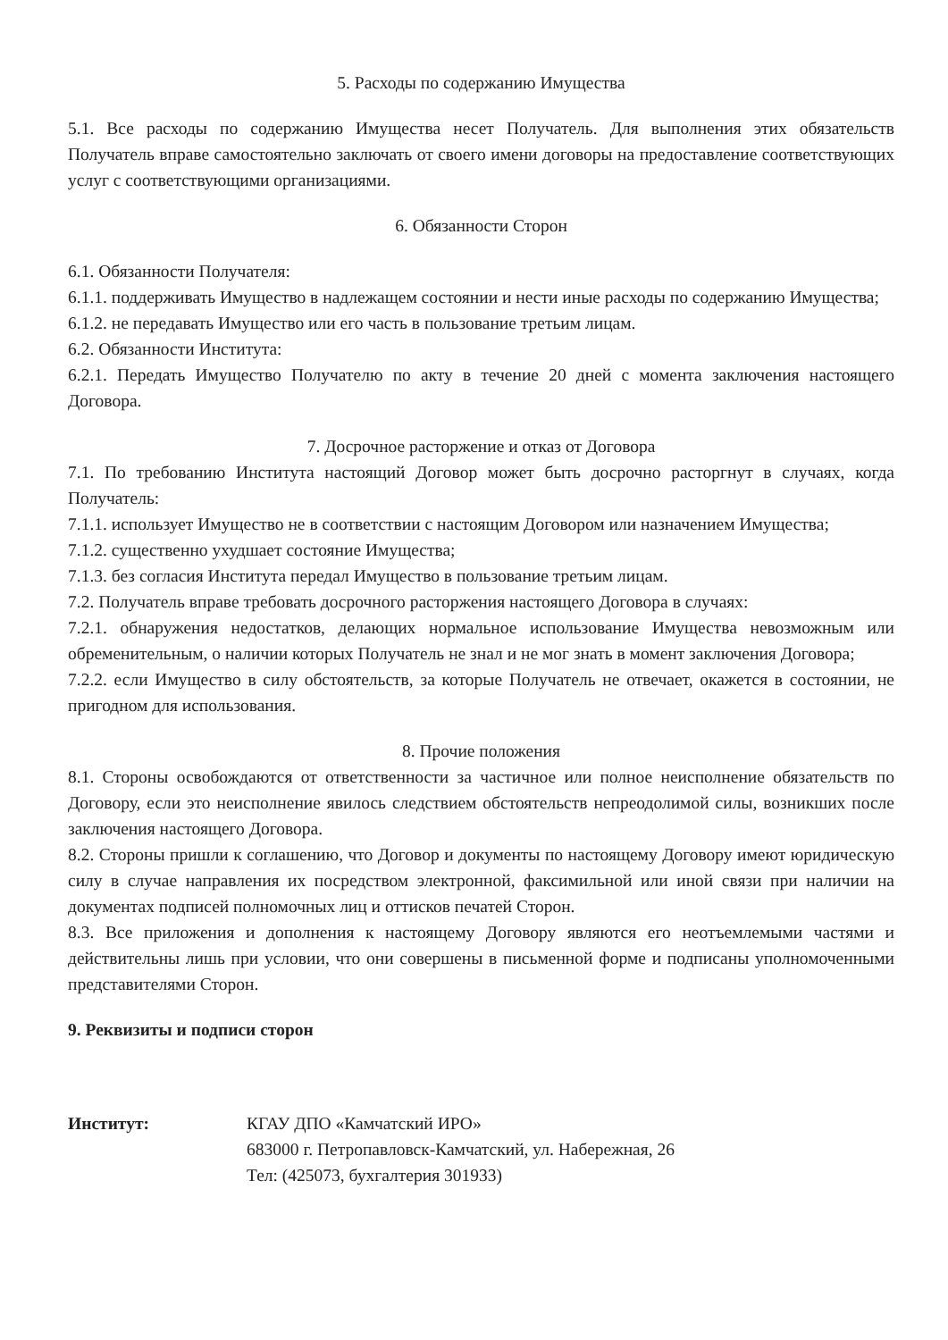5. Расходы по содержанию Имущества
5.1. Все расходы по содержанию Имущества несет Получатель. Для выполнения этих обязательств Получатель вправе самостоятельно заключать от своего имени договоры на предоставление соответствующих услуг с соответствующими организациями.
6. Обязанности Сторон
6.1. Обязанности Получателя:
6.1.1. поддерживать Имущество в надлежащем состоянии и нести иные расходы по содержанию Имущества;
6.1.2. не передавать Имущество или его часть в пользование третьим лицам.
6.2. Обязанности Института:
6.2.1. Передать Имущество Получателю по акту в течение 20 дней с момента заключения настоящего Договора.
7. Досрочное расторжение и отказ от Договора
7.1. По требованию Института настоящий Договор может быть досрочно расторгнут в случаях, когда Получатель:
7.1.1. использует Имущество не в соответствии с настоящим Договором или назначением Имущества;
7.1.2. существенно ухудшает состояние Имущества;
7.1.3. без согласия Института передал Имущество в пользование третьим лицам.
7.2. Получатель вправе требовать досрочного расторжения настоящего Договора в случаях:
7.2.1. обнаружения недостатков, делающих нормальное использование Имущества невозможным или обременительным, о наличии которых Получатель не знал и не мог знать в момент заключения Договора;
7.2.2. если Имущество в силу обстоятельств, за которые Получатель не отвечает, окажется в состоянии, не пригодном для использования.
8. Прочие положения
8.1. Стороны освобождаются от ответственности за частичное или полное неисполнение обязательств по Договору, если это неисполнение явилось следствием обстоятельств непреодолимой силы, возникших после заключения настоящего Договора.
8.2. Стороны пришли к соглашению, что Договор и документы по настоящему Договору имеют юридическую силу в случае направления их посредством электронной, факсимильной или иной связи при наличии на документах подписей полномочных лиц и оттисков печатей Сторон.
8.3. Все приложения и дополнения к настоящему Договору являются его неотъемлемыми частями и действительны лишь при условии, что они совершены в письменной форме и подписаны уполномоченными представителями Сторон.
9. Реквизиты и подписи сторон
Институт: КГАУ ДПО «Камчатский ИРО»
683000 г. Петропавловск-Камчатский, ул. Набережная, 26
Тел: (425073, бухгалтерия 301933)